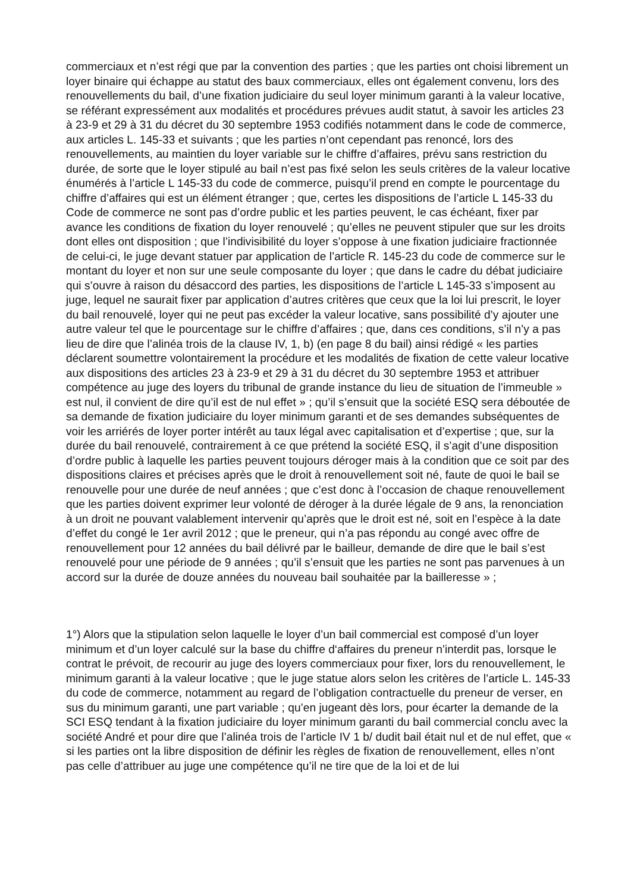commerciaux et n’est régi que par la convention des parties ; que les parties ont choisi librement un loyer binaire qui échappe au statut des baux commerciaux, elles ont également convenu, lors des renouvellements du bail, d’une fixation judiciaire du seul loyer minimum garanti à la valeur locative, se référant expressément aux modalités et procédures prévues audit statut, à savoir les articles 23 à 23-9 et 29 à 31 du décret du 30 septembre 1953 codifiés notamment dans le code de commerce, aux articles L. 145-33 et suivants ; que les parties n’ont cependant pas renoncé, lors des renouvellements, au maintien du loyer variable sur le chiffre d’affaires, prévu sans restriction du durée, de sorte que le loyer stipulé au bail n’est pas fixé selon les seuls critères de la valeur locative énumérés à l’article L 145-33 du code de commerce, puisqu’il prend en compte le pourcentage du chiffre d’affaires qui est un élément étranger ; que, certes les dispositions de l’article L 145-33 du Code de commerce ne sont pas d’ordre public et les parties peuvent, le cas échéant, fixer par avance les conditions de fixation du loyer renouvelé ; qu’elles ne peuvent stipuler que sur les droits dont elles ont disposition ; que l’indivisibilité du loyer s’oppose à une fixation judiciaire fractionnée de celui-ci, le juge devant statuer par application de l’article R. 145-23 du code de commerce sur le montant du loyer et non sur une seule composante du loyer ; que dans le cadre du débat judiciaire qui s’ouvre à raison du désaccord des parties, les dispositions de l’article L 145-33 s’imposent au juge, lequel ne saurait fixer par application d’autres critères que ceux que la loi lui prescrit, le loyer du bail renouvelé, loyer qui ne peut pas excéder la valeur locative, sans possibilité d’y ajouter une autre valeur tel que le pourcentage sur le chiffre d’affaires ; que, dans ces conditions, s’il n’y a pas lieu de dire que l’alinéa trois de la clause IV, 1, b) (en page 8 du bail) ainsi rédigé « les parties déclarent soumettre volontairement la procédure et les modalités de fixation de cette valeur locative aux dispositions des articles 23 à 23-9 et 29 à 31 du décret du 30 septembre 1953 et attribuer compétence au juge des loyers du tribunal de grande instance du lieu de situation de l’immeuble » est nul, il convient de dire qu’il est de nul effet » ; qu’il s’ensuit que la société ESQ sera déboutée de sa demande de fixation judiciaire du loyer minimum garanti et de ses demandes subséquentes de voir les arriérés de loyer porter intérêt au taux légal avec capitalisation et d’expertise ; que, sur la durée du bail renouvelé, contrairement à ce que prétend la société ESQ, il s’agit d’une disposition d’ordre public à laquelle les parties peuvent toujours déroger mais à la condition que ce soit par des dispositions claires et précises après que le droit à renouvellement soit né, faute de quoi le bail se renouvelle pour une durée de neuf années ; que c’est donc à l’occasion de chaque renouvellement que les parties doivent exprimer leur volonté de déroger à la durée légale de 9 ans, la renonciation à un droit ne pouvant valablement intervenir qu’après que le droit est né, soit en l’espèce à la date d’effet du congé le 1er avril 2012 ; que le preneur, qui n’a pas répondu au congé avec offre de renouvellement pour 12 années du bail délivré par le bailleur, demande de dire que le bail s’est renouvelé pour une période de 9 années ; qu’il s’ensuit que les parties ne sont pas parvenues à un accord sur la durée de douze années du nouveau bail souhaitée par la bailleresse » ;
1°) Alors que la stipulation selon laquelle le loyer d’un bail commercial est composé d’un loyer minimum et d’un loyer calculé sur la base du chiffre d‘affaires du preneur n’interdit pas, lorsque le contrat le prévoit, de recourir au juge des loyers commerciaux pour fixer, lors du renouvellement, le minimum garanti à la valeur locative ; que le juge statue alors selon les critères de l’article L. 145-33 du code de commerce, notamment au regard de l’obligation contractuelle du preneur de verser, en sus du minimum garanti, une part variable ; qu’en jugeant dès lors, pour écarter la demande de la SCI ESQ tendant à la fixation judiciaire du loyer minimum garanti du bail commercial conclu avec la société André et pour dire que l’alinéa trois de l’article IV 1 b/ dudit bail était nul et de nul effet, que « si les parties ont la libre disposition de définir les règles de fixation de renouvellement, elles n’ont pas celle d’attribuer au juge une compétence qu’il ne tire que de la loi et de lui